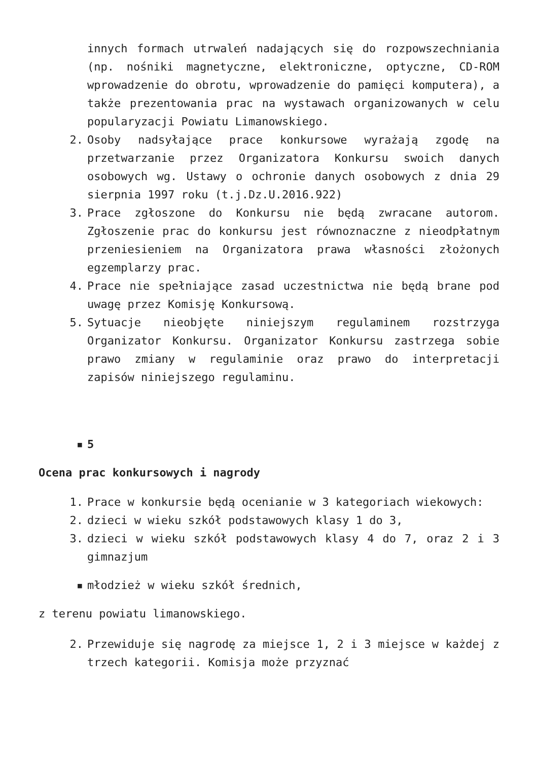innych formach utrwaleń nadających się do rozpowszechniania (np. nośniki magnetyczne, elektroniczne, optyczne, CD-ROM wprowadzenie do obrotu, wprowadzenie do pamięci komputera), a także prezentowania prac na wystawach organizowanych w celu popularyzacji Powiatu Limanowskiego.
2. Osoby nadsyłające prace konkursowe wyrażają zgodę na przetwarzanie przez Organizatora Konkursu swoich danych osobowych wg. Ustawy o ochronie danych osobowych z dnia 29 sierpnia 1997 roku (t.j.Dz.U.2016.922)
3. Prace zgłoszone do Konkursu nie będą zwracane autorom. Zgłoszenie prac do konkursu jest równoznaczne z nieodpłatnym przeniesieniem na Organizatora prawa własności złożonych egzemplarzy prac.
4. Prace nie spełniające zasad uczestnictwa nie będą brane pod uwagę przez Komisję Konkursową.
5. Sytuacje nieobjęte niniejszym regulaminem rozstrzyga Organizator Konkursu. Organizator Konkursu zastrzega sobie prawo zmiany w regulaminie oraz prawo do interpretacji zapisów niniejszego regulaminu.
▪ 5
Ocena prac konkursowych i nagrody
1. Prace w konkursie będą ocenianie w 3 kategoriach wiekowych:
2. dzieci w wieku szkół podstawowych klasy 1 do 3,
3. dzieci w wieku szkół podstawowych klasy 4 do 7, oraz 2 i 3 gimnazjum
▪ młodzież w wieku szkół średnich,
z terenu powiatu limanowskiego.
2. Przewiduje się nagrodę za miejsce 1, 2 i 3 miejsce w każdej z trzech kategorii. Komisja może przyznać